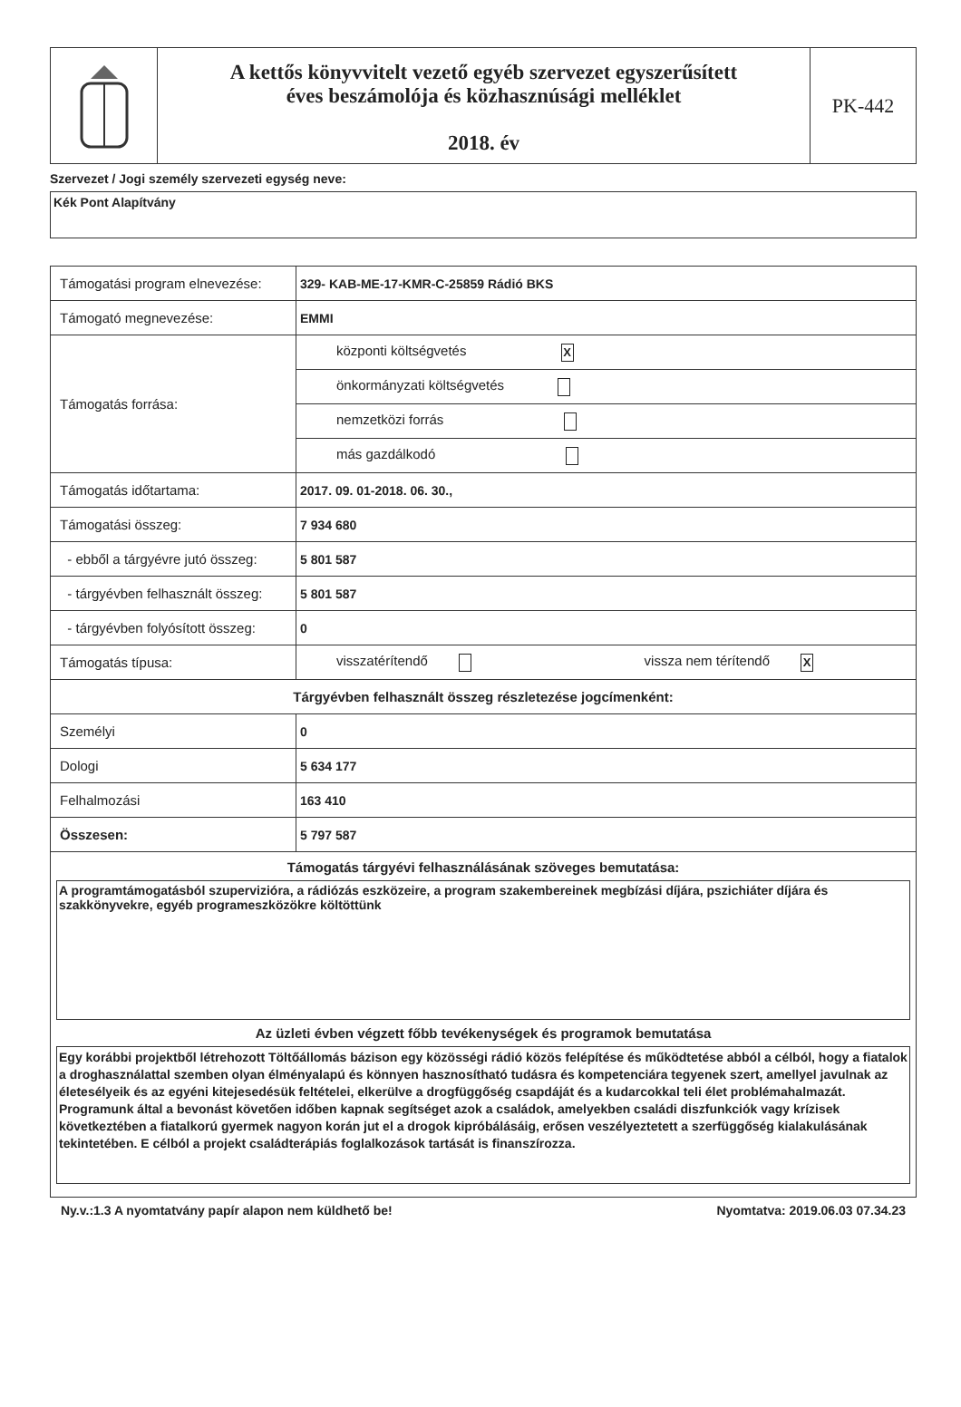A kettős könyvvitelt vezető egyéb szervezet egyszerűsített
éves beszámolója és közhasznúsági melléklet
2018. év
PK-442
Szervezet / Jogi személy szervezeti egység neve:
Kék Pont Alapítvány
| Támogatási program elnevezése: | 329- KAB-ME-17-KMR-C-25859 Rádió BKS | |
| Támogató megnevezése: | EMMI | |
| Támogatás forrása: | központi költségvetés X | |
| | önkormányzati költségvetés | |
| | nemzetközi forrás | |
| | más gazdálkodó | |
| Támogatás időtartama: | 2017. 09. 01-2018. 06. 30., | |
| Támogatási összeg: | 7 934 680 | |
| - ebből a tárgyévre jutó összeg: | 5 801 587 | |
| - tárgyévben felhasznált összeg: | 5 801 587 | |
| - tárgyévben folyósított összeg: | 0 | |
| Támogatás típusa: | visszatérítendő | vissza nem térítendő X |
| Tárgyévben felhasznált összeg részletezése jogcímenként: | | |
| Személyi | 0 | |
| Dologi | 5 634 177 | |
| Felhalmozási | 163 410 | |
| Összesen: | 5 797 587 | |
| Támogatás tárgyévi felhasználásának szöveges bemutatása: A programtámogatásból szupervizióra, a rádiózás eszközeire, a program szakembereinek megbízási díjára, pszichiáter díjára és szakkönyvekre, egyéb programeszközökre költöttünk Az üzleti évben végzett főbb tevékenységek és programok bemutatása Egy korábbi projektből létrehozott Töltőállomás bázison egy közösségi rádió közös felépítése és működtetése abból a célból, hogy a fiatalok a droghasználattal szemben olyan élményalapú és könnyen hasznosítható tudásra és kompetenciára tegyenek szert, amellyel javulnak az életesélyeik és az egyéni kitejesedésük feltételei, elkerülve a drogfüggőség csapdáját és a kudarcokkal teli élet problémahalmazát. Programunk által a bevonást követően időben kapnak segítséget azok a családok, amelyekben családi diszfunkciók vagy krízisek következtében a fiatalkorú gyermek nagyon korán jut el a drogok kipróbálásáig, erősen veszélyeztetett a szerfüggőség kialakulásának tekintetében. E célból a projekt családterápiás foglalkozások tartását is finanszírozza. | | |
Ny.v.:1.3 A nyomtatvány papír alapon nem küldhető be! Nyomtatva: 2019.06.03 07.34.23